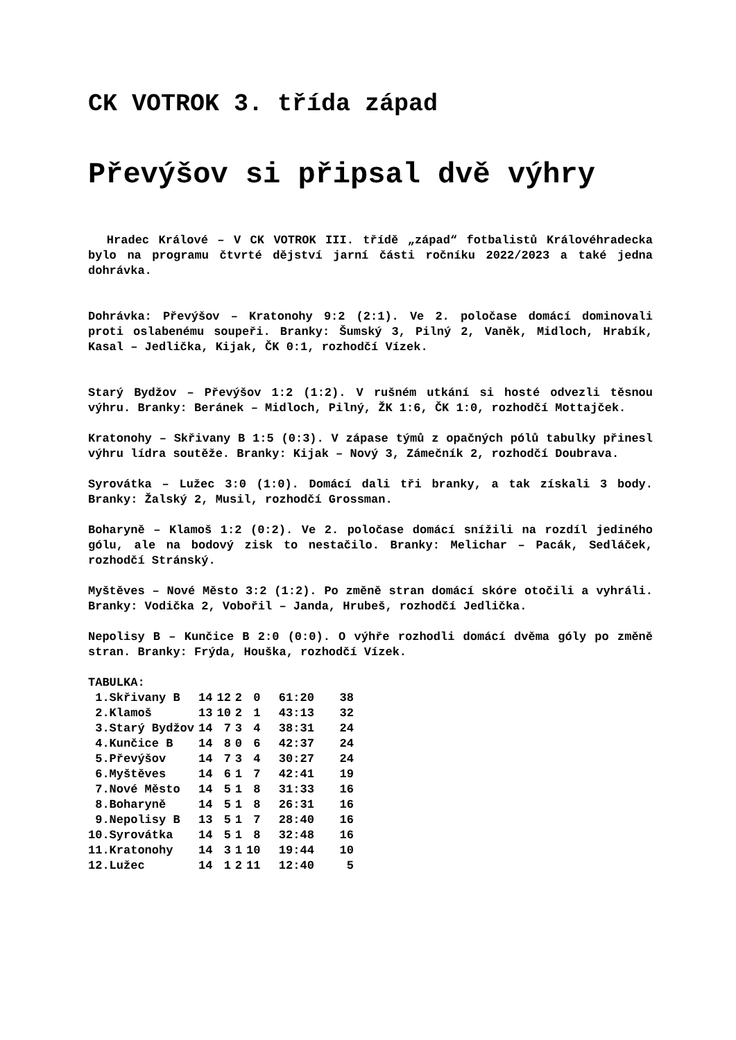CK VOTROK 3. třída západ
Převýšov si připsal dvě výhry
Hradec Králové – V CK VOTROK III. třídě „západ“ fotbalistů Královéhradecka bylo na programu čtvrté dějství jarní části ročníku 2022/2023 a také jedna dohrávka.
Dohrávka: Převýšov – Kratonohy 9:2 (2:1). Ve 2. poločase domácí dominovali proti oslabenému soupeři. Branky: Šumský 3, Pilný 2, Vaněk, Midloch, Hrabík, Kasal – Jedlička, Kijak, ČK 0:1, rozhodčí Vízek.
Starý Bydžov – Převýšov 1:2 (1:2). V rušném utkání si hosté odvezli těsnou výhru. Branky: Beránek – Midloch, Pilný, ŽK 1:6, ČK 1:0, rozhodčí Mottajček.
Kratonohy – Skřivany B 1:5 (0:3). V zápase týmů z opačných pólů tabulky přinesl výhru lídra soutěže. Branky: Kijak – Nový 3, Zámečník 2, rozhodčí Doubrava.
Syrovátka – Lužec 3:0 (1:0). Domácí dali tři branky, a tak získali 3 body. Branky: Žalský 2, Musil, rozhodčí Grossman.
Boharyně – Klamoš 1:2 (0:2). Ve 2. poločase domácí snížili na rozdíl jediného gólu, ale na bodový zisk to nestačilo. Branky: Melichar – Pacák, Sedláček, rozhodčí Stránský.
Myštěves – Nové Město 3:2 (1:2). Po změně stran domácí skóre otočili a vyhráli. Branky: Vodička 2, Vobořil – Janda, Hrubeš, rozhodčí Jedlička.
Nepolisy B – Kunčice B 2:0 (0:0). O výhře rozhodli domácí dvěma góly po změně stran. Branky: Frýda, Houška, rozhodčí Vízek.
TABULKA:
| 1.Skřivany B | 14 | 12 | 2 | 0 | 61:20 | 38 |
| 2.Klamoš | 13 | 10 | 2 | 1 | 43:13 | 32 |
| 3.Starý Bydžov | 14 | 7 | 3 | 4 | 38:31 | 24 |
| 4.Kunčice B | 14 | 8 | 0 | 6 | 42:37 | 24 |
| 5.Převýšov | 14 | 7 | 3 | 4 | 30:27 | 24 |
| 6.Myštěves | 14 | 6 | 1 | 7 | 42:41 | 19 |
| 7.Nové Město | 14 | 5 | 1 | 8 | 31:33 | 16 |
| 8.Boharyně | 14 | 5 | 1 | 8 | 26:31 | 16 |
| 9.Nepolisy B | 13 | 5 | 1 | 7 | 28:40 | 16 |
| 10.Syrovátka | 14 | 5 | 1 | 8 | 32:48 | 16 |
| 11.Kratonohy | 14 | 3 | 1 | 10 | 19:44 | 10 |
| 12.Lužec | 14 | 1 | 2 | 11 | 12:40 | 5 |